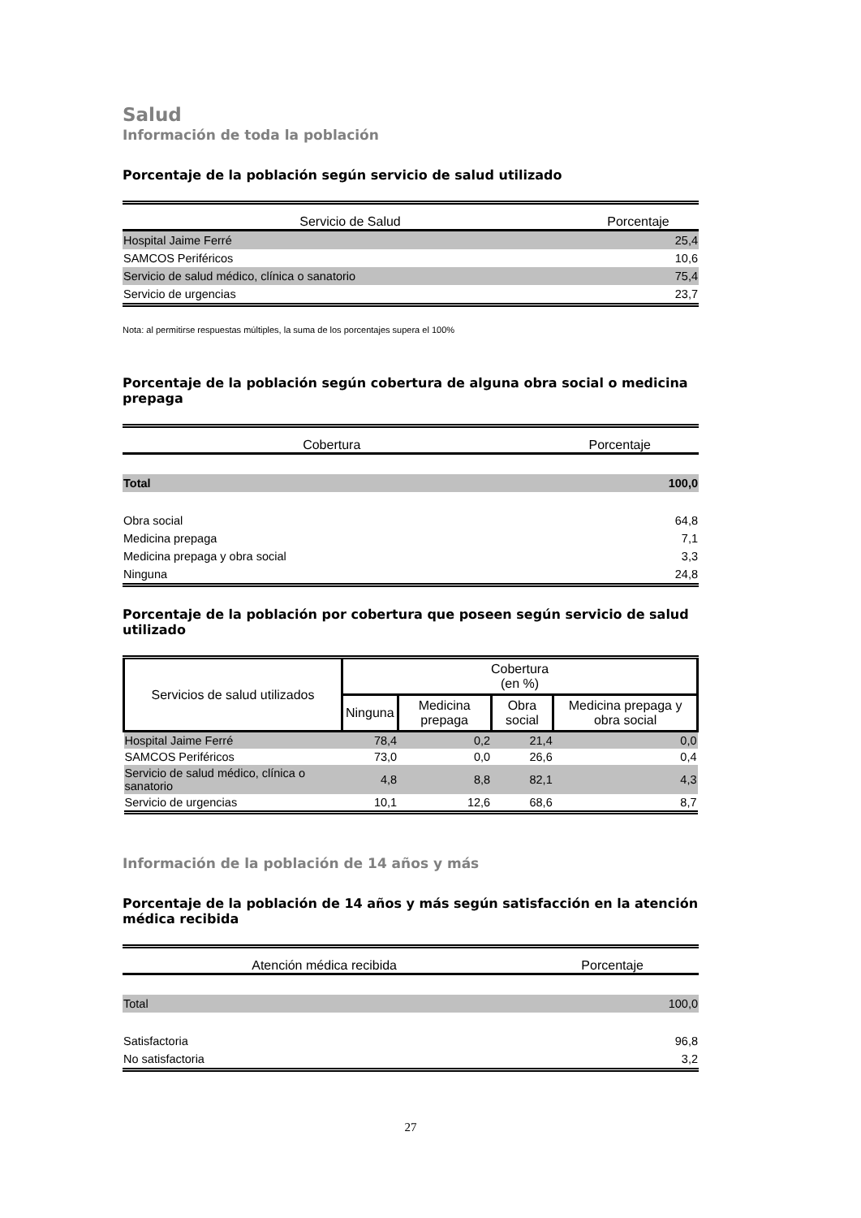Salud
Información de toda la población
Porcentaje de la población según servicio de salud utilizado
| Servicio de Salud | Porcentaje |
| --- | --- |
| Hospital Jaime Ferré | 25,4 |
| SAMCOS Periféricos | 10,6 |
| Servicio de salud médico, clínica o sanatorio | 75,4 |
| Servicio de urgencias | 23,7 |
Nota: al permitirse respuestas múltiples, la suma de los porcentajes supera el 100%
Porcentaje de la población según cobertura de alguna obra social o medicina prepaga
| Cobertura | Porcentaje |
| --- | --- |
| Total | 100,0 |
| Obra social | 64,8 |
| Medicina prepaga | 7,1 |
| Medicina prepaga y obra social | 3,3 |
| Ninguna | 24,8 |
Porcentaje de la población por cobertura que poseen según servicio de salud utilizado
| Servicios de salud utilizados | Cobertura (en %) | | | |
| --- | --- | --- | --- | --- |
| | Ninguna | Medicina prepaga | Obra social | Medicina prepaga y obra social |
| Hospital Jaime Ferré | 78,4 | 0,2 | 21,4 | 0,0 |
| SAMCOS Periféricos | 73,0 | 0,0 | 26,6 | 0,4 |
| Servicio de salud médico, clínica o sanatorio | 4,8 | 8,8 | 82,1 | 4,3 |
| Servicio de urgencias | 10,1 | 12,6 | 68,6 | 8,7 |
Información de la población de 14 años y más
Porcentaje de la población de 14 años y más según satisfacción en la atención médica recibida
| Atención médica recibida | Porcentaje |
| --- | --- |
| Total | 100,0 |
| Satisfactoria | 96,8 |
| No satisfactoria | 3,2 |
27